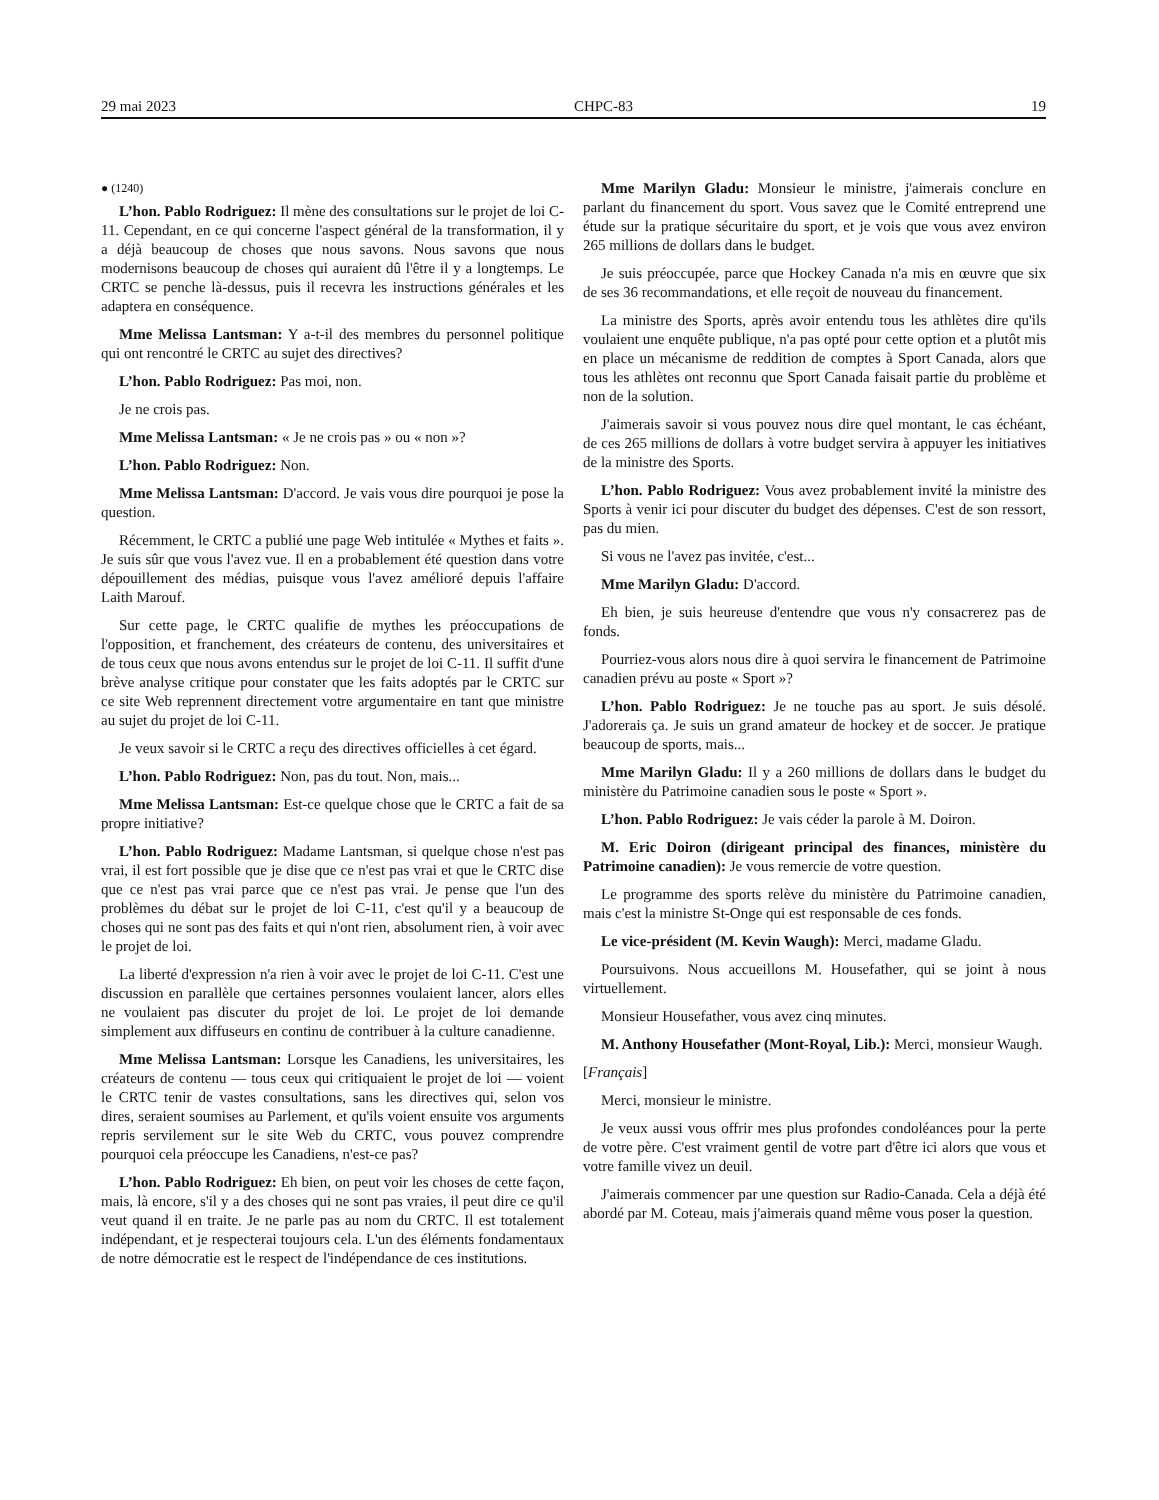29 mai 2023 CHPC-83 19
● (1240)
L’hon. Pablo Rodriguez: Il mène des consultations sur le projet de loi C-11. Cependant, en ce qui concerne l'aspect général de la transformation, il y a déjà beaucoup de choses que nous savons. Nous savons que nous modernisons beaucoup de choses qui auraient dû l'être il y a longtemps. Le CRTC se penche là-dessus, puis il recevra les instructions générales et les adaptera en conséquence.
Mme Melissa Lantsman: Y a-t-il des membres du personnel politique qui ont rencontré le CRTC au sujet des directives?
L’hon. Pablo Rodriguez: Pas moi, non.
Je ne crois pas.
Mme Melissa Lantsman: « Je ne crois pas » ou « non »?
L’hon. Pablo Rodriguez: Non.
Mme Melissa Lantsman: D'accord. Je vais vous dire pourquoi je pose la question.
Récemment, le CRTC a publié une page Web intitulée « Mythes et faits ». Je suis sûr que vous l'avez vue. Il en a probablement été question dans votre dépouillement des médias, puisque vous l'avez amélioré depuis l'affaire Laith Marouf.
Sur cette page, le CRTC qualifie de mythes les préoccupations de l'opposition, et franchement, des créateurs de contenu, des universitaires et de tous ceux que nous avons entendus sur le projet de loi C-11. Il suffit d'une brève analyse critique pour constater que les faits adoptés par le CRTC sur ce site Web reprennent directement votre argumentaire en tant que ministre au sujet du projet de loi C-11.
Je veux savoir si le CRTC a reçu des directives officielles à cet égard.
L’hon. Pablo Rodriguez: Non, pas du tout. Non, mais...
Mme Melissa Lantsman: Est-ce quelque chose que le CRTC a fait de sa propre initiative?
L’hon. Pablo Rodriguez: Madame Lantsman, si quelque chose n'est pas vrai, il est fort possible que je dise que ce n'est pas vrai et que le CRTC dise que ce n'est pas vrai parce que ce n'est pas vrai. Je pense que l'un des problèmes du débat sur le projet de loi C-11, c'est qu'il y a beaucoup de choses qui ne sont pas des faits et qui n'ont rien, absolument rien, à voir avec le projet de loi.
La liberté d'expression n'a rien à voir avec le projet de loi C-11. C'est une discussion en parallèle que certaines personnes voulaient lancer, alors elles ne voulaient pas discuter du projet de loi. Le projet de loi demande simplement aux diffuseurs en continu de contribuer à la culture canadienne.
Mme Melissa Lantsman: Lorsque les Canadiens, les universitaires, les créateurs de contenu — tous ceux qui critiquaient le projet de loi — voient le CRTC tenir de vastes consultations, sans les directives qui, selon vos dires, seraient soumises au Parlement, et qu'ils voient ensuite vos arguments repris servilement sur le site Web du CRTC, vous pouvez comprendre pourquoi cela préoccupe les Canadiens, n'est-ce pas?
L’hon. Pablo Rodriguez: Eh bien, on peut voir les choses de cette façon, mais, là encore, s'il y a des choses qui ne sont pas vraies, il peut dire ce qu'il veut quand il en traite. Je ne parle pas au nom du CRTC. Il est totalement indépendant, et je respecterai toujours cela. L'un des éléments fondamentaux de notre démocratie est le respect de l'indépendance de ces institutions.
Mme Marilyn Gladu: Monsieur le ministre, j'aimerais conclure en parlant du financement du sport. Vous savez que le Comité entreprend une étude sur la pratique sécuritaire du sport, et je vois que vous avez environ 265 millions de dollars dans le budget.
Je suis préoccupée, parce que Hockey Canada n'a mis en œuvre que six de ses 36 recommandations, et elle reçoit de nouveau du financement.
La ministre des Sports, après avoir entendu tous les athlètes dire qu'ils voulaient une enquête publique, n'a pas opté pour cette option et a plutôt mis en place un mécanisme de reddition de comptes à Sport Canada, alors que tous les athlètes ont reconnu que Sport Canada faisait partie du problème et non de la solution.
J'aimerais savoir si vous pouvez nous dire quel montant, le cas échéant, de ces 265 millions de dollars à votre budget servira à appuyer les initiatives de la ministre des Sports.
L’hon. Pablo Rodriguez: Vous avez probablement invité la ministre des Sports à venir ici pour discuter du budget des dépenses. C'est de son ressort, pas du mien.
Si vous ne l'avez pas invitée, c'est...
Mme Marilyn Gladu: D'accord.
Eh bien, je suis heureuse d'entendre que vous n'y consacrerez pas de fonds.
Pourriez-vous alors nous dire à quoi servira le financement de Patrimoine canadien prévu au poste « Sport »?
L’hon. Pablo Rodriguez: Je ne touche pas au sport. Je suis désolé. J'adorerais ça. Je suis un grand amateur de hockey et de soccer. Je pratique beaucoup de sports, mais...
Mme Marilyn Gladu: Il y a 260 millions de dollars dans le budget du ministère du Patrimoine canadien sous le poste « Sport ».
L’hon. Pablo Rodriguez: Je vais céder la parole à M. Doiron.
M. Eric Doiron (dirigeant principal des finances, ministère du Patrimoine canadien): Je vous remercie de votre question.
Le programme des sports relève du ministère du Patrimoine canadien, mais c'est la ministre St-Onge qui est responsable de ces fonds.
Le vice-président (M. Kevin Waugh): Merci, madame Gladu.
Poursuivons. Nous accueillons M. Housefather, qui se joint à nous virtuellement.
Monsieur Housefather, vous avez cinq minutes.
M. Anthony Housefather (Mont-Royal, Lib.): Merci, monsieur Waugh.
[Français]
Merci, monsieur le ministre.
Je veux aussi vous offrir mes plus profondes condoléances pour la perte de votre père. C'est vraiment gentil de votre part d'être ici alors que vous et votre famille vivez un deuil.
J'aimerais commencer par une question sur Radio-Canada. Cela a déjà été abordé par M. Coteau, mais j'aimerais quand même vous poser la question.